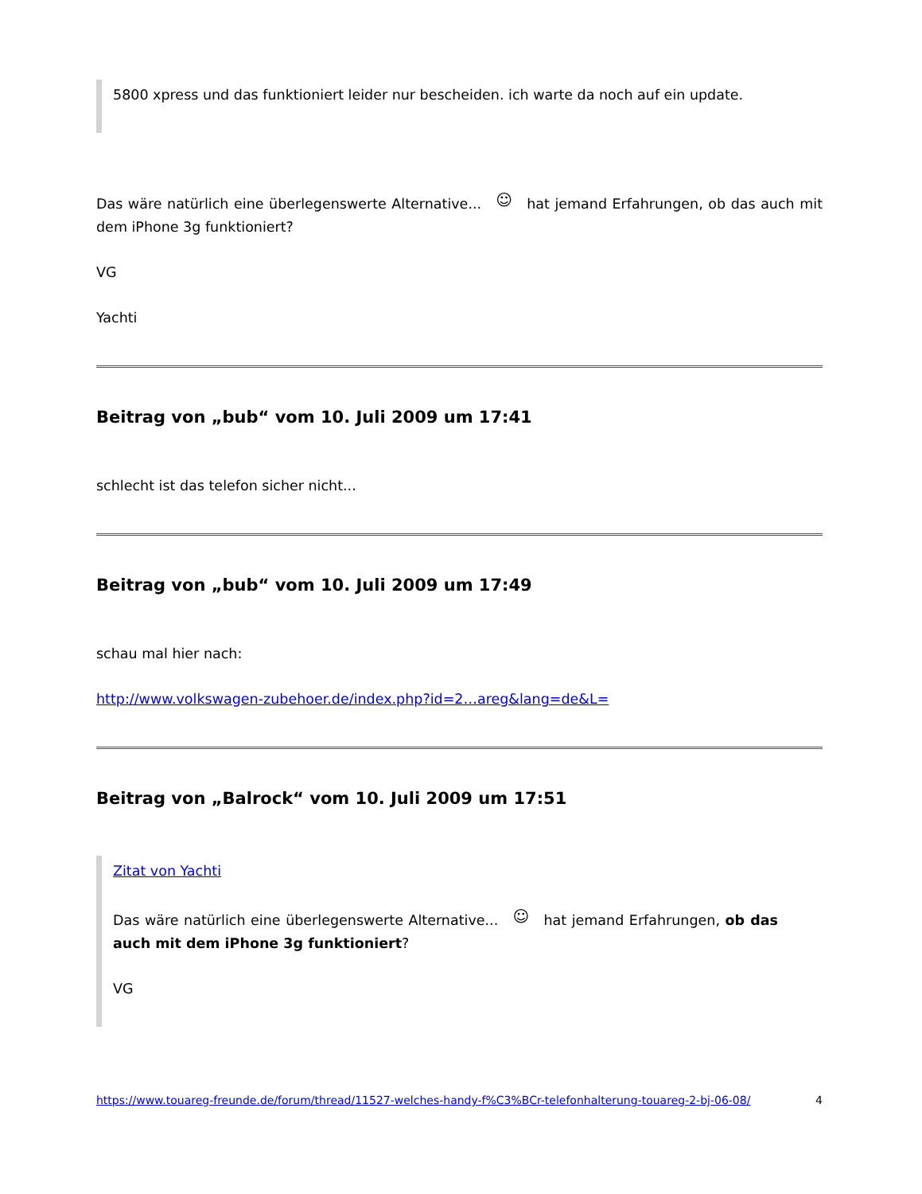5800 xpress und das funktioniert leider nur bescheiden. ich warte da noch auf ein update.
Das wäre natürlich eine überlegenswerte Alternative... ☺ hat jemand Erfahrungen, ob das auch mit dem iPhone 3g funktioniert?
VG
Yachti
Beitrag von „bub“ vom 10. Juli 2009 um 17:41
schlecht ist das telefon sicher nicht...
Beitrag von „bub“ vom 10. Juli 2009 um 17:49
schau mal hier nach:
http://www.volkswagen-zubehoer.de/index.php?id=2…areg&lang=de&L=
Beitrag von „Balrock“ vom 10. Juli 2009 um 17:51
Zitat von Yachti
Das wäre natürlich eine überlegenswerte Alternative... ☺ hat jemand Erfahrungen, ob das auch mit dem iPhone 3g funktioniert?
VG
https://www.touareg-freunde.de/forum/thread/11527-welches-handy-f%C3%BCr-telefonhalterung-touareg-2-bj-06-08/ 4